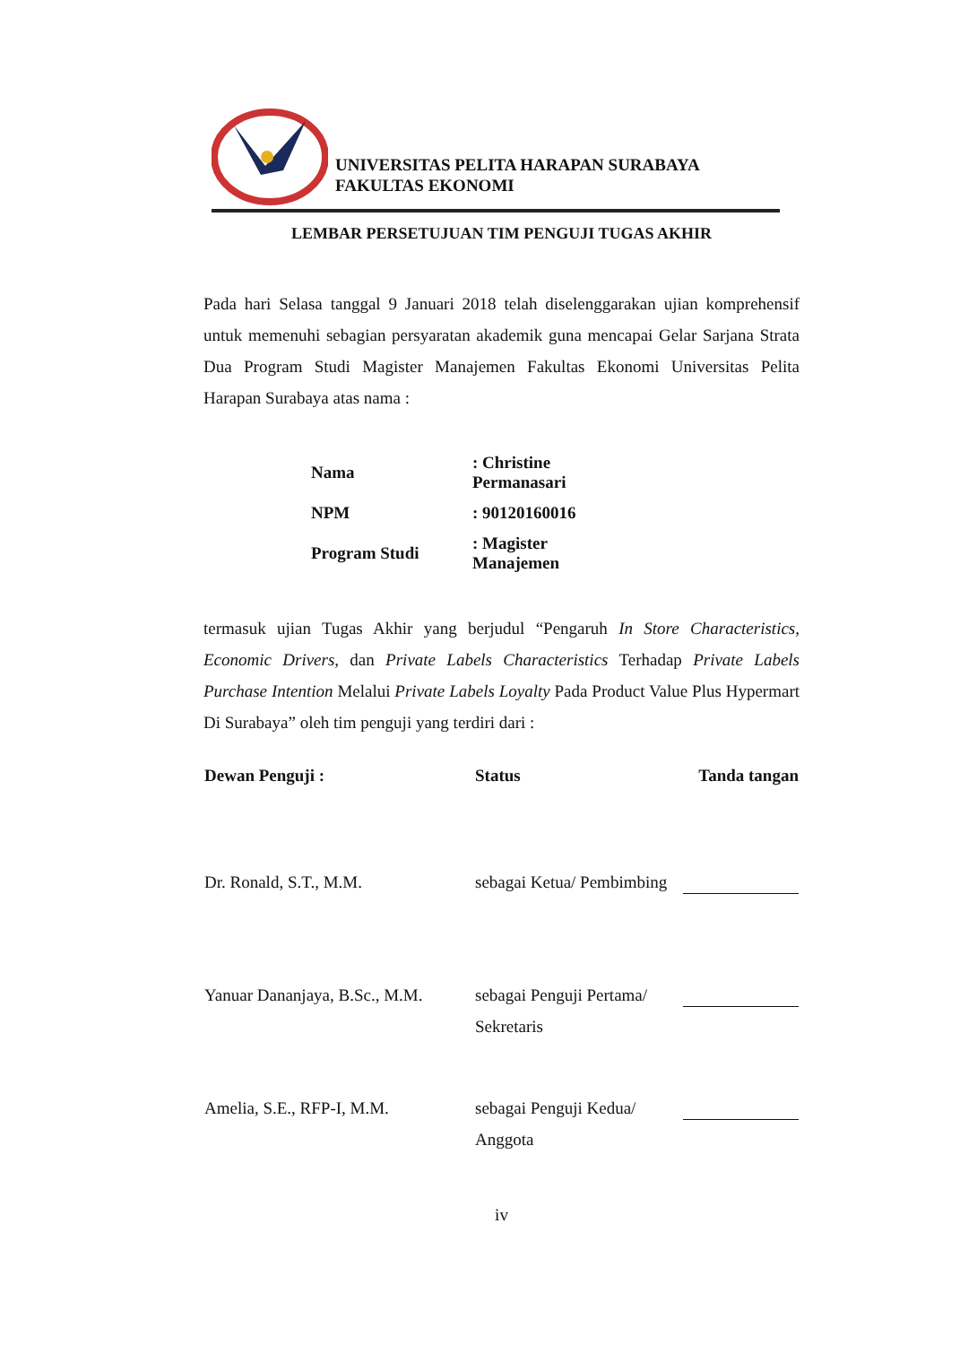UNIVERSITAS PELITA HARAPAN SURABAYA
FAKULTAS EKONOMI
LEMBAR PERSETUJUAN TIM PENGUJI TUGAS AKHIR
Pada hari Selasa tanggal 9 Januari 2018 telah diselenggarakan ujian komprehensif untuk memenuhi sebagian persyaratan akademik guna mencapai Gelar Sarjana Strata Dua Program Studi Magister Manajemen Fakultas Ekonomi Universitas Pelita Harapan Surabaya atas nama :
| Nama | : Christine Permanasari |
| NPM | : 90120160016 |
| Program Studi | : Magister Manajemen |
termasuk ujian Tugas Akhir yang berjudul “Pengaruh In Store Characteristics, Economic Drivers, dan Private Labels Characteristics Terhadap Private Labels Purchase Intention Melalui Private Labels Loyalty Pada Product Value Plus Hypermart Di Surabaya” oleh tim penguji yang terdiri dari :
| Dewan Penguji : | Status | Tanda tangan |
| --- | --- | --- |
| Dr. Ronald, S.T., M.M. | sebagai Ketua/ Pembimbing | |
| Yanuar Dananjaya, B.Sc., M.M. | sebagai Penguji Pertama/ Sekretaris | |
| Amelia, S.E., RFP-I, M.M. | sebagai Penguji Kedua/ Anggota | |
iv